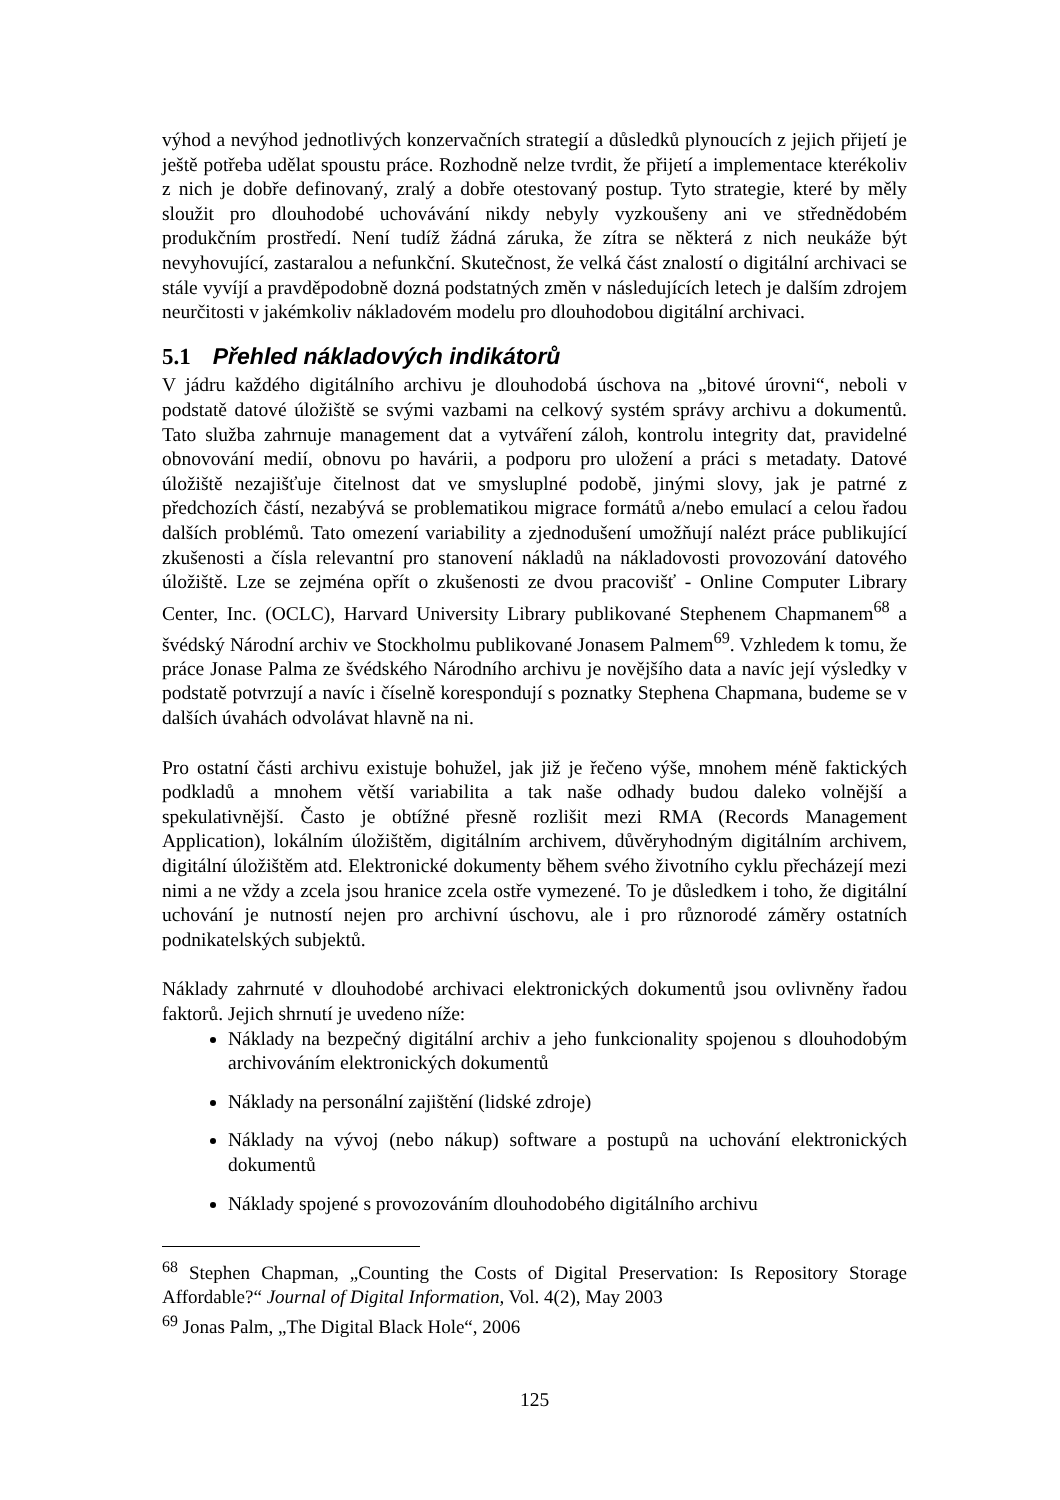výhod a nevýhod jednotlivých konzervačních strategií a důsledků plynoucích z jejich přijetí je ještě potřeba udělat spoustu práce. Rozhodně nelze tvrdit, že přijetí a implementace kterékoliv z nich je dobře definovaný, zralý a dobře otestovaný postup. Tyto strategie, které by měly sloužit pro dlouhodobé uchovávání nikdy nebyly vyzkoušeny ani ve střednědobém produkčním prostředí. Není tudíž žádná záruka, že zítra se některá z nich neukáže být nevyhovující, zastaralou a nefunkční. Skutečnost, že velká část znalostí o digitální archivaci se stále vyvíjí a pravděpodobně dozná podstatných změn v následujících letech je dalším zdrojem neurčitosti v jakémkoliv nákladovém modelu pro dlouhodobou digitální archivaci.
5.1 Přehled nákladových indikátorů
V jádru každého digitálního archivu je dlouhodobá úschova na „bitové úrovni“, neboli v podstatě datové úložiště se svými vazbami na celkový systém správy archivu a dokumentů. Tato služba zahrnuje management dat a vytváření záloh, kontrolu integrity dat, pravidelné obnovování medií, obnovu po havárii, a podporu pro uložení a práci s metadaty. Datové úložiště nezajišťuje čitelnost dat ve smysluplné podobě, jinými slovy, jak je patrné z předchozích částí, nezabývá se problematikou migrace formátů a/nebo emulací a celou řadou dalších problémů. Tato omezení variability a zjednodušení umožňují nalézt práce publikující zkušenosti a čísla relevantní pro stanovení nákladů na nákladovosti provozování datového úložiště. Lze se zejména opřít o zkušenosti ze dvou pracovišť - Online Computer Library Center, Inc. (OCLC), Harvard University Library publikované Stephenem Chapmanem<sup>68</sup> a švédský Národní archiv ve Stockholmu publikované Jonasem Palmem<sup>69</sup>. Vzhledem k tomu, že práce Jonase Palma ze švédského Národního archivu je novějšího data a navíc její výsledky v podstatě potvrzují a navíc i číselně korespondují s poznatky Stephena Chapmana, budeme se v dalších úvahách odvolávat hlavně na ni.
Pro ostatní části archivu existuje bohužel, jak již je řečeno výše, mnohem méně faktických podkladů a mnohem větší variabilita a tak naše odhady budou daleko volnější a spekulativnější. Často je obtížné přesně rozlišit mezi RMA (Records Management Application), lokálním úložištěm, digitálním archivem, důvěryhodným digitálním archivem, digitální úložištěm atd. Elektronické dokumenty během svého životního cyklu přecházejí mezi nimi a ne vždy a zcela jsou hranice zcela ostře vymezené. To je důsledkem i toho, že digitální uchování je nutností nejen pro archivní úschovu, ale i pro různorodé záměry ostatních podnikatelských subjektů.
Náklady zahrnuté v dlouhodobé archivaci elektronických dokumentů jsou ovlivněny řadou faktorů. Jejich shrnutí je uvedeno níže:
Náklady na bezpečný digitální archiv a jeho funkcionality spojenou s dlouhodobým archivováním elektronických dokumentů
Náklady na personální zajištění (lidské zdroje)
Náklady na vývoj (nebo nákup) software a postupů na uchování elektronických dokumentů
Náklady spojené s provozováním dlouhodobého digitálního archivu
<sup>68</sup> Stephen Chapman, „Counting the Costs of Digital Preservation: Is Repository Storage Affordable?“ Journal of Digital Information, Vol. 4(2), May 2003
<sup>69</sup> Jonas Palm, „The Digital Black Hole“, 2006
125